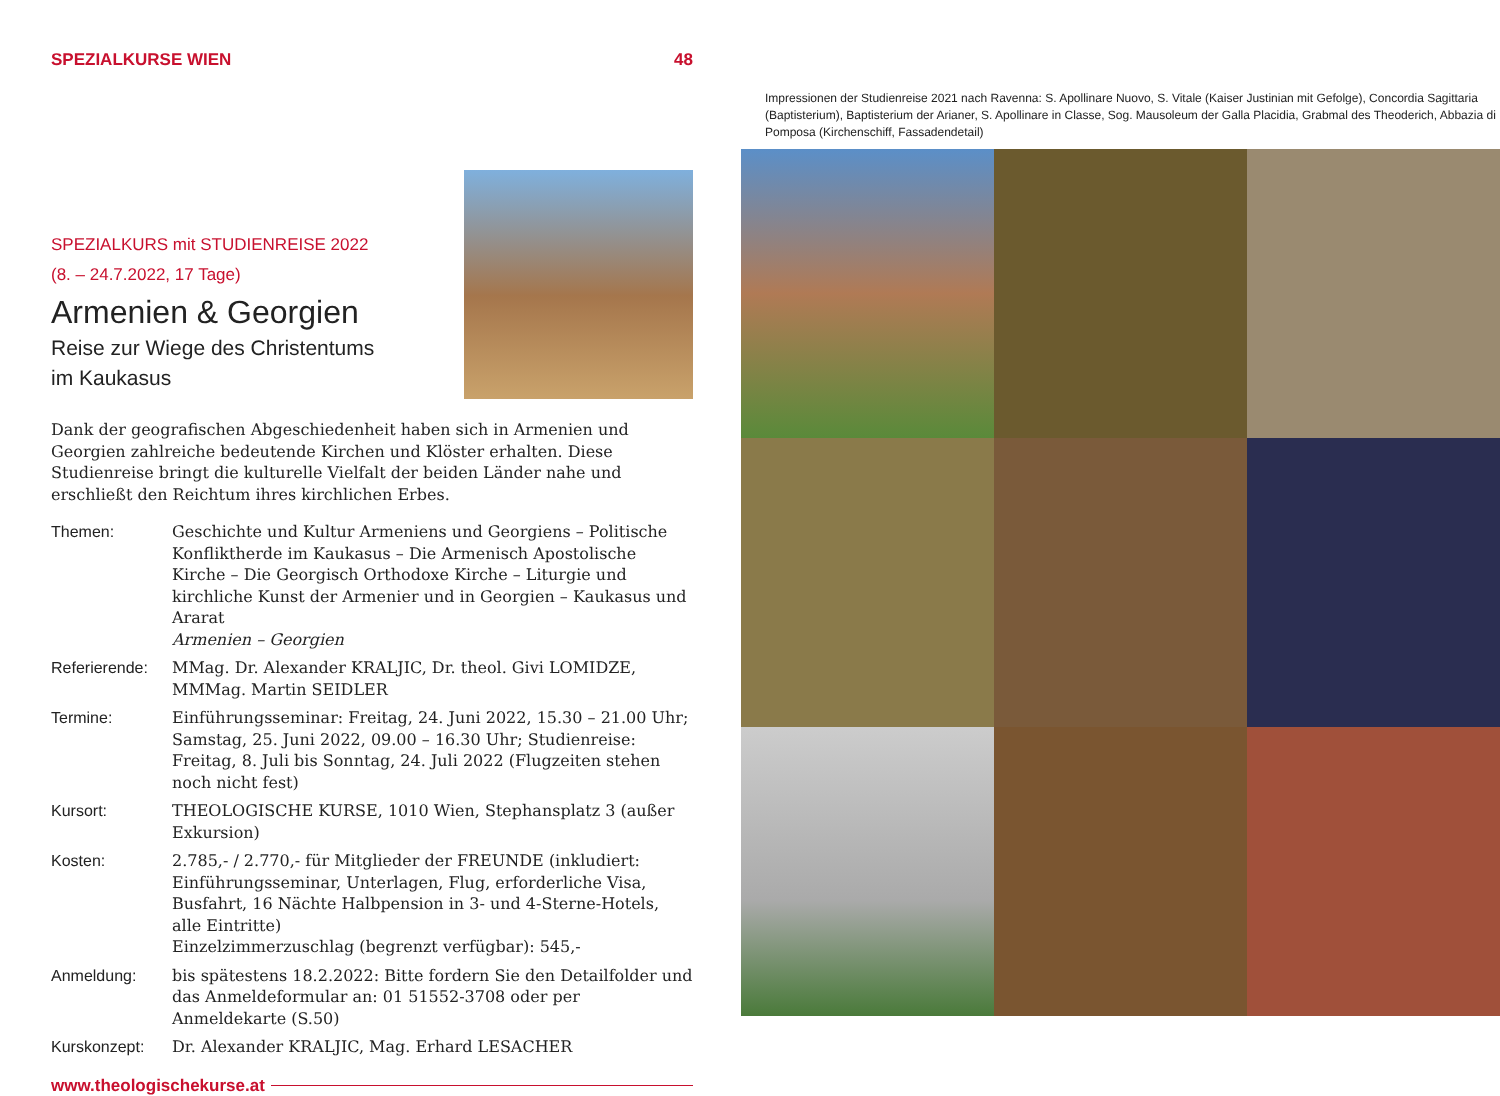SPEZIALKURSE WIEN 48
SPEZIALKURS mit STUDIENREISE 2022
(8. – 24.7.2022, 17 Tage)
Armenien & Georgien
Reise zur Wiege des Christentums
im Kaukasus
Dank der geografischen Abgeschiedenheit haben sich in Armenien und Georgien zahlreiche bedeutende Kirchen und Klöster erhalten. Diese Studienreise bringt die kulturelle Vielfalt der beiden Länder nahe und erschließt den Reichtum ihres kirchlichen Erbes.
Themen: Geschichte und Kultur Armeniens und Georgiens – Politische Konfliktherde im Kaukasus – Die Armenisch Apostolische Kirche – Die Georgisch Orthodoxe Kirche – Liturgie und kirchliche Kunst der Armenier und in Georgien – Kaukasus und Ararat
Armenien – Georgien
Referierende:
MMag. Dr. Alexander KRALJIC, Dr. theol. Givi LOMIDZE, MMMag. Martin SEIDLER
Termine: Einführungsseminar: Freitag, 24. Juni 2022, 15.30 – 21.00 Uhr; Samstag, 25. Juni 2022, 09.00 – 16.30 Uhr; Studienreise: Freitag, 8. Juli bis Sonntag, 24. Juli 2022 (Flugzeiten stehen noch nicht fest)
Kursort: THEOLOGISCHE KURSE, 1010 Wien, Stephansplatz 3 (außer Exkursion)
Kosten: 2.785,- / 2.770,- für Mitglieder der FREUNDE (inkludiert: Einführungsseminar, Unterlagen, Flug, erforderliche Visa, Busfahrt, 16 Nächte Halbpension in 3- und 4-Sterne-Hotels, alle Eintritte)
Einzelzimmerzuschlag (begrenzt verfügbar): 545,-
Anmeldung: bis spätestens 18.2.2022: Bitte fordern Sie den Detailfolder und das Anmeldeformular an: 01 51552-3708 oder per Anmeldekarte (S.50)
Kurskonzept: Dr. Alexander KRALJIC, Mag. Erhard LESACHER
www.theologischekurse.at
Impressionen der Studienreise 2021 nach Ravenna: S. Apollinare Nuovo, S. Vitale (Kaiser Justinian mit Gefolge), Concordia Sagittaria (Baptisterium), Baptisterium der Arianer, S. Apollinare in Classe, Sog. Mausoleum der Galla Placidia, Grabmal des Theoderich, Abbazia di Pomposa (Kirchenschiff, Fassadendetail)